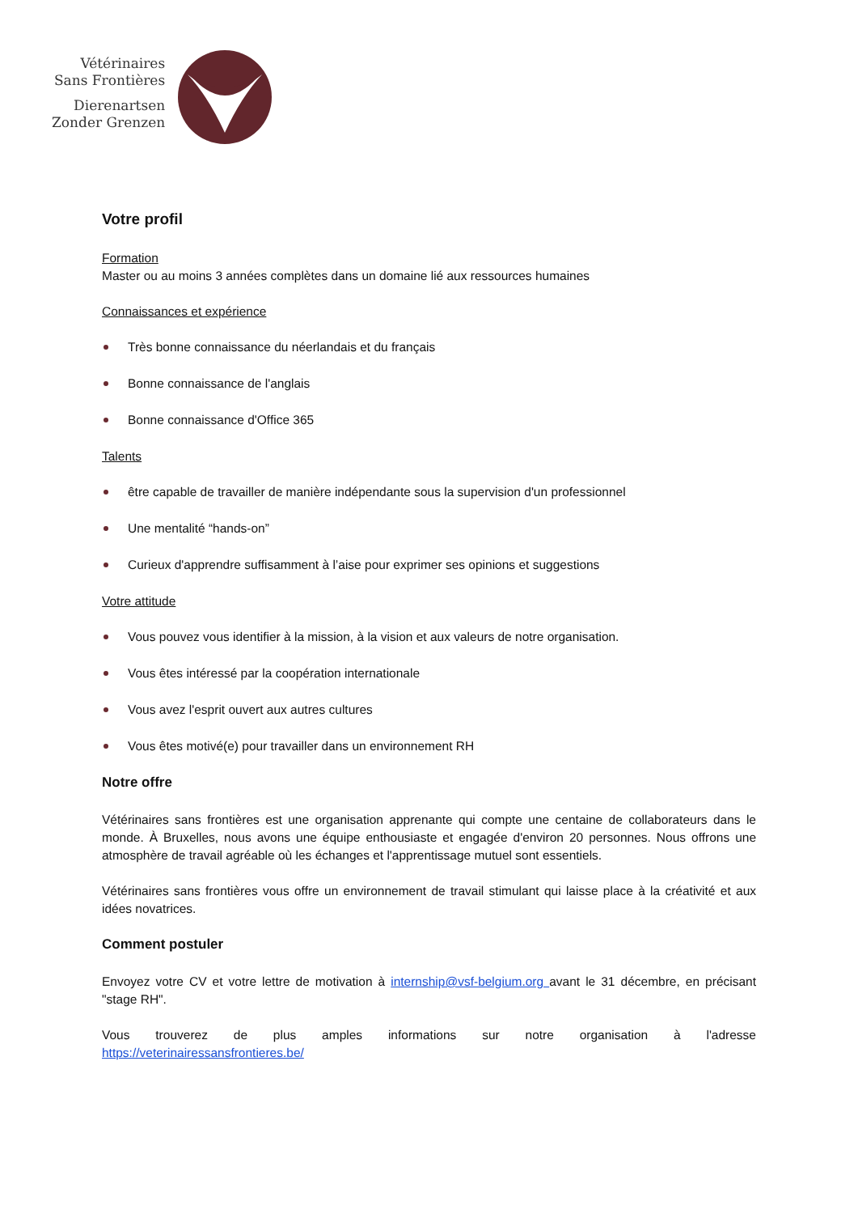Vétérinaires
Sans Frontières
Dierenartsen
Zonder Grenzen
Votre profil
Formation
Master ou au moins 3 années complètes dans un domaine lié aux ressources humaines
Connaissances et expérience
Très bonne connaissance du néerlandais et du français
Bonne connaissance de l'anglais
Bonne connaissance d'Office 365
Talents
être capable de travailler de manière indépendante sous la supervision d'un professionnel
Une mentalité “hands-on”
Curieux d'apprendre suffisamment à l’aise pour exprimer ses opinions et suggestions
Votre attitude
Vous pouvez vous identifier à la mission, à la vision et aux valeurs de notre organisation.
Vous êtes intéressé par la coopération internationale
Vous avez l'esprit ouvert aux autres cultures
Vous êtes motivé(e) pour travailler dans un environnement RH
Notre offre
Vétérinaires sans frontières est une organisation apprenante qui compte une centaine de collaborateurs dans le monde. À Bruxelles, nous avons une équipe enthousiaste et engagée d'environ 20 personnes. Nous offrons une atmosphère de travail agréable où les échanges et l'apprentissage mutuel sont essentiels.
Vétérinaires sans frontières vous offre un environnement de travail stimulant qui laisse place à la créativité et aux idées novatrices.
Comment postuler
Envoyez votre CV et votre lettre de motivation à internship@vsf-belgium.org avant le 31 décembre, en précisant "stage RH".
Vous trouverez de plus amples informations sur notre organisation à l'adresse
https://veterinairessansfrontieres.be/